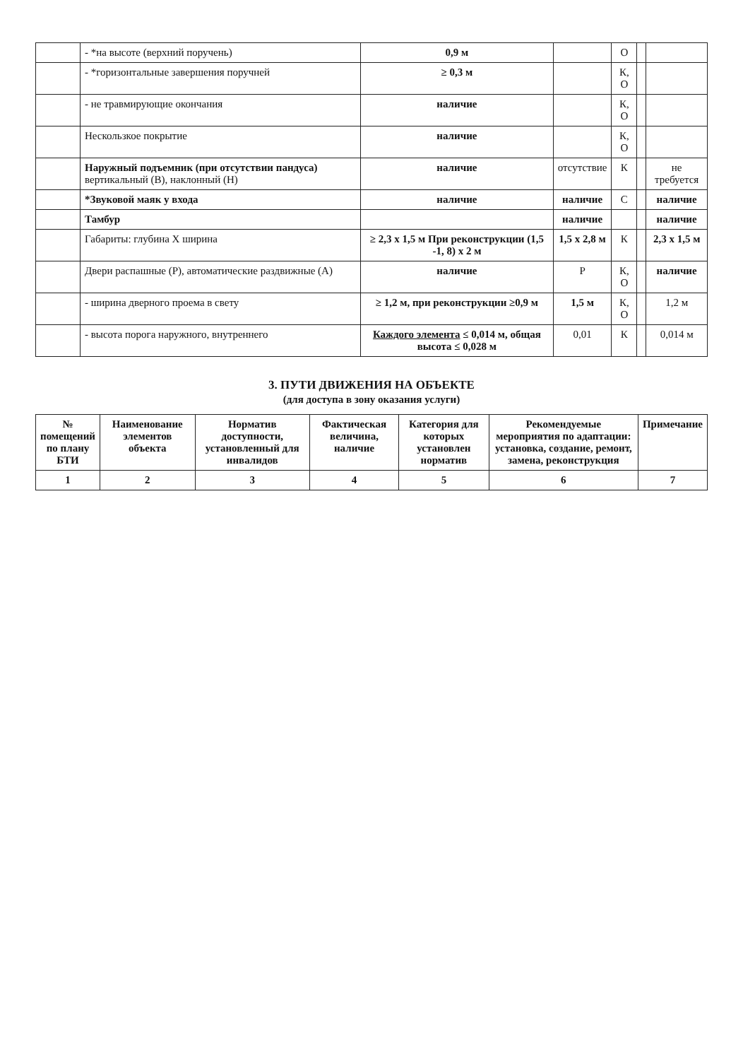| | - *на высоте (верхний поручень) | 0,9 м | | О | | |
| | - *горизонтальные завершения поручней | ≥ 0,3 м | | К, О | | |
| | - не травмирующие окончания | наличие | | К, О | | |
| | Нескользкое покрытие | наличие | | К, О | | |
| | Наружный подъемник (при отсутствии пандуса) вертикальный (В), наклонный (Н) | наличие | отсутствие | К | | не требуется |
| | *Звуковой маяк у входа | наличие | наличие | С | | наличие |
| | Тамбур | | наличие | | | наличие |
| | Габариты: глубина Х ширина | ≥ 2,3 х 1,5 м При реконструкции (1,5 -1, 8) х 2 м | 1,5 х 2,8 м | К | | 2,3 х 1,5 м |
| | Двери распашные (Р), автоматические раздвижные (А) | наличие | Р | К, О | | наличие |
| | - ширина дверного проема в свету | ≥ 1,2 м, при реконструкции ≥0,9 м | 1,5 м | К, О | | 1,2 м |
| | - высота порога наружного, внутреннего | Каждого элемента ≤ 0,014 м, общая высота ≤ 0,028 м | 0,01 | К | | 0,014 м |
3. ПУТИ ДВИЖЕНИЯ НА ОБЪЕКТЕ
(для доступа в зону оказания услуги)
| № помещений по плану БТИ | Наименование элементов объекта | Норматив доступности, установленный для инвалидов | Фактическая величина, наличие | Категория для которых установлен норматив | Рекомендуемые мероприятия по адаптации: установка, создание, ремонт, замена, реконструкция | Примечание |
| --- | --- | --- | --- | --- | --- | --- |
| 1 | 2 | 3 | 4 | 5 | 6 | 7 |